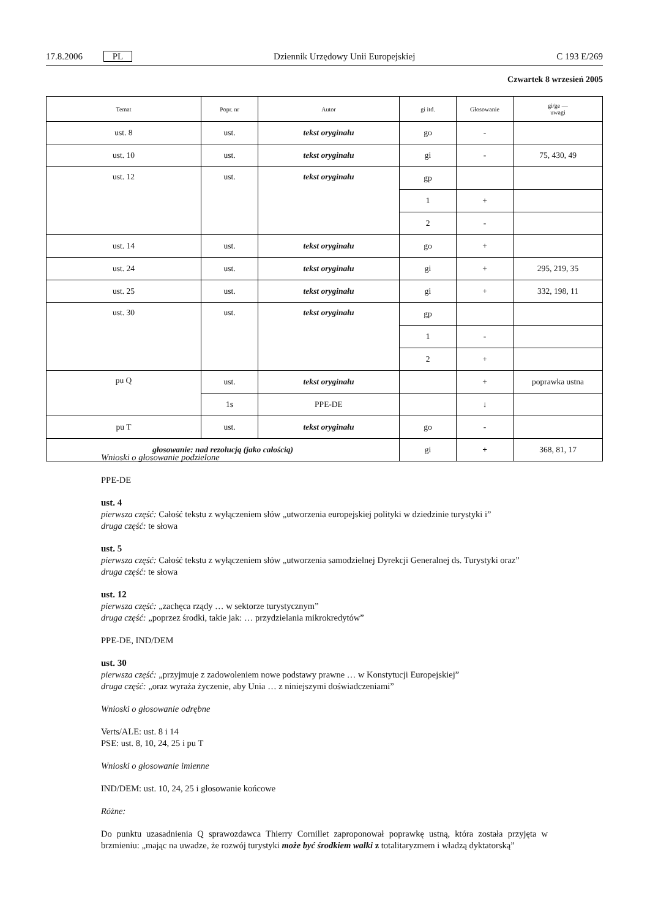17.8.2006 PL Dziennik Urzędowy Unii Europejskiej C 193 E/269
Czwartek 8 wrzesień 2005
| Temat | Popr. nr | Autor | gi itd. | Głosowanie | gi/ge — uwagi |
| --- | --- | --- | --- | --- | --- |
| ust. 8 | ust. | tekst oryginału | go | - | |
| ust. 10 | ust. | tekst oryginału | gi | - | 75, 430, 49 |
| ust. 12 | ust. | tekst oryginału | gp | | |
| | | | 1 | + | |
| | | | 2 | - | |
| ust. 14 | ust. | tekst oryginału | go | + | |
| ust. 24 | ust. | tekst oryginału | gi | + | 295, 219, 35 |
| ust. 25 | ust. | tekst oryginału | gi | + | 332, 198, 11 |
| ust. 30 | ust. | tekst oryginału | gp | | |
| | | | 1 | - | |
| | | | 2 | + | |
| pu Q | ust. | tekst oryginału | | + | poprawka ustna |
| | 1s | PPE-DE | | ↓ | |
| pu T | ust. | tekst oryginału | go | - | |
| głosowanie: nad rezolucją (jako całością) | | | gi | + | 368, 81, 17 |
Wnioski o głosowanie podzielone
PPE-DE
ust. 4
pierwsza część: Całość tekstu z wyłączeniem słów „utworzenia europejskiej polityki w dziedzinie turystyki i”
druga część: te słowa
ust. 5
pierwsza część: Całość tekstu z wyłączeniem słów „utworzenia samodzielnej Dyrekcji Generalnej ds. Turystyki oraz”
druga część: te słowa
ust. 12
pierwsza część: „zachęca rządy … w sektorze turystycznym”
druga część: „poprzez środki, takie jak: … przydzielania mikrokredytów”
PPE-DE, IND/DEM
ust. 30
pierwsza część: „przyjmuje z zadowoleniem nowe podstawy prawne … w Konstytucji Europejskiej”
druga część: „oraz wyraża życzenie, aby Unia … z niniejszymi doświadczeniami”
Wnioski o głosowanie odrębne
Verts/ALE: ust. 8 i 14
PSE: ust. 8, 10, 24, 25 i pu T
Wnioski o głosowanie imienne
IND/DEM: ust. 10, 24, 25 i głosowanie końcowe
Różne:
Do punktu uzasadnienia Q sprawozdawca Thierry Cornillet zaproponował poprawkę ustną, która została przyjęta w brzmieniu: „mając na uwadze, że rozwój turystyki może być środkiem walki z totalitaryzmem i władzą dyktatorską”